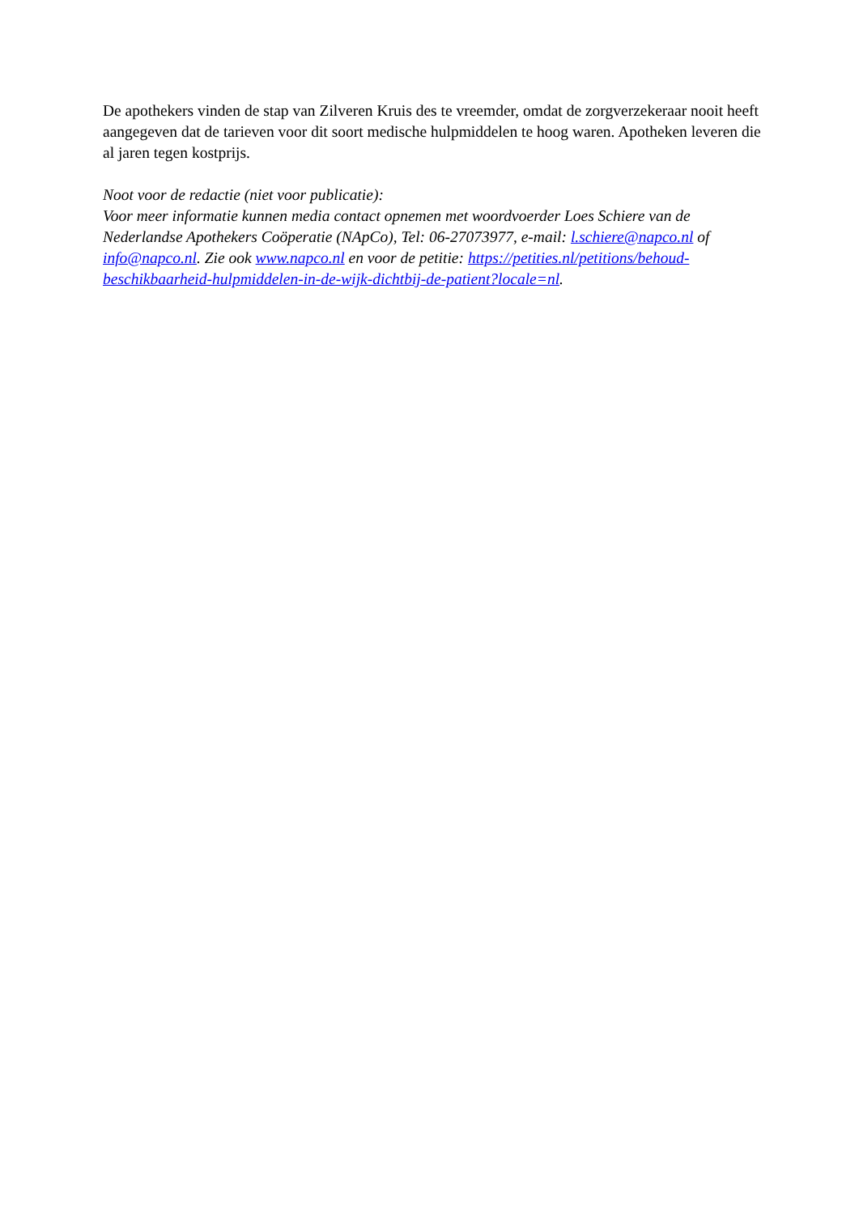De apothekers vinden de stap van Zilveren Kruis des te vreemder, omdat de zorgverzekeraar nooit heeft aangegeven dat de tarieven voor dit soort medische hulpmiddelen te hoog waren. Apotheken leveren die al jaren tegen kostprijs.
Noot voor de redactie (niet voor publicatie):
Voor meer informatie kunnen media contact opnemen met woordvoerder Loes Schiere van de Nederlandse Apothekers Coöperatie (NApCo), Tel: 06-27073977, e-mail: l.schiere@napco.nl of info@napco.nl. Zie ook www.napco.nl en voor de petitie: https://petities.nl/petitions/behoud-beschikbaarheid-hulpmiddelen-in-de-wijk-dichtbij-de-patient?locale=nl.